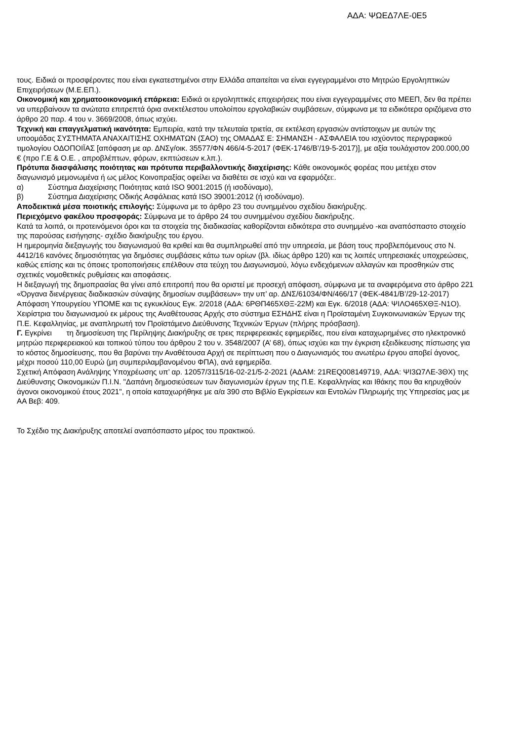ΑΔΑ: ΨΩΕΔ7ΛΕ-0Ε5
τους. Ειδικά οι προσφέροντες που είναι εγκατεστημένοι στην Ελλάδα απαιτείται να είναι εγγεγραμμένοι στο Μητρώο Εργοληπτικών Επιχειρήσεων (Μ.Ε.ΕΠ.).
Οικονομική και χρηματοοικονομική επάρκεια: Ειδικά οι εργοληπτικές επιχειρήσεις που είναι εγγεγραμμένες στο ΜΕΕΠ, δεν θα πρέπει να υπερβαίνουν τα ανώτατα επιτρεπτά όρια ανεκτέλεστου υπολοίπου εργολαβικών συμβάσεων, σύμφωνα με τα ειδικότερα οριζόμενα στο άρθρο 20 παρ. 4 του ν. 3669/2008, όπως ισχύει.
Τεχνική και επαγγελματική ικανότητα: Εμπειρία, κατά την τελευταία τριετία, σε εκτέλεση εργασιών αντίστοιχων με αυτών της υποομάδας ΣΥΣΤΗΜΑΤΑ ΑΝΑΧΑΙΤΙΣΗΣ ΟΧΗΜΑΤΩΝ (ΣΑΟ) της ΟΜΑΔΑΣ Ε: ΣΗΜΑΝΣΗ - ΑΣΦΑΛΕΙΑ του ισχύοντος περιγραφικού τιμολογίου ΟΔΟΠΟΙΪΑΣ [απόφαση με αρ. ΔΝΣγ/οικ. 35577/ΦΝ 466/4-5-2017 (ΦΕΚ-1746/Β’/19-5-2017)], με αξία τουλάχιστον 200.000,00 € (προ Γ.Ε & Ο.Ε. , απροβλέπτων, φόρων, εκπτώσεων κ.λπ.).
Πρότυπα διασφάλισης ποιότητας και πρότυπα περιβαλλοντικής διαχείρισης: Κάθε οικονομικός φορέας που μετέχει στον διαγωνισμό μεμονωμένα ή ως μέλος Κοινοπραξίας οφείλει να διαθέτει σε ισχύ και να εφαρμόζει:.
α) Σύστημα Διαχείρισης Ποιότητας κατά ISO 9001:2015 (ή ισοδύναμο),
β) Σύστημα Διαχείρισης Οδικής Ασφάλειας κατά ISO 39001:2012 (ή ισοδύναμο).
Αποδεικτικά μέσα ποιοτικής επιλογής: Σύμφωνα με το άρθρο 23 του συνημμένου σχεδίου διακήρυξης.
Περιεχόμενο φακέλου προσφοράς: Σύμφωνα με το άρθρο 24 του συνημμένου σχεδίου διακήρυξης.
Κατά τα λοιπά, οι προτεινόμενοι όροι και τα στοιχεία της διαδικασίας καθορίζονται ειδικότερα στο συνημμένο -και αναπόσπαστο στοιχείο της παρούσας εισήγησης- σχέδιο διακήρυξης του έργου.
Η ημερομηνία διεξαγωγής του διαγωνισμού θα κριθεί και θα συμπληρωθεί από την υπηρεσία, με βάση τους προβλεπόμενους στο Ν. 4412/16 κανόνες δημοσιότητας για δημόσιες συμβάσεις κάτω των ορίων (βλ. ιδίως άρθρο 120) και τις λοιπές υπηρεσιακές υποχρεώσεις, καθώς επίσης και τις όποιες τροποποιήσεις επέλθουν στα τεύχη του Διαγωνισμού, λόγω ενδεχόμενων αλλαγών και προσθηκών στις σχετικές νομοθετικές ρυθμίσεις και αποφάσεις.
Η διεξαγωγή της δημοπρασίας θα γίνει από επιτροπή που θα οριστεί με προσεχή απόφαση, σύμφωνα με τα αναφερόμενα στο άρθρο 221 «Όργανα διενέργειας διαδικασιών σύναψης δημοσίων συμβάσεων» την υπ’ αρ. ΔΝΣ/61034/ΦΝ/466/17 (ΦΕΚ-4841/Β’/29-12-2017) Απόφαση Υπουργείου ΥΠΟΜΕ και τις εγκυκλίους Εγκ. 2/2018 (ΑΔΑ: 6ΡΘΠ465ΧΘΞ-22Μ) και Εγκ. 6/2018 (ΑΔΑ: ΨΙΛΟ465ΧΘΞ-Ν1Ο).
Χειρίστρια του διαγωνισμού εκ μέρους της Αναθέτουσας Αρχής στο σύστημα ΕΣΗΔΗΣ είναι η Προϊσταμένη Συγκοινωνιακών Έργων της Π.Ε. Κεφαλληνίας, με αναπληρωτή τον Προϊστάμενο Διεύθυνσης Τεχνικών Έργων (πλήρης πρόσβαση).
Γ. Εγκρίνει τη δημοσίευση της Περίληψης Διακήρυξης σε τρεις περιφερειακές εφημερίδες, που είναι καταχωρημένες στο ηλεκτρονικό μητρώο περιφερειακού και τοπικού τύπου του άρθρου 2 του ν. 3548/2007 (Α’ 68), όπως ισχύει και την έγκριση εξειδίκευσης πίστωσης για το κόστος δημοσίευσης, που θα βαρύνει την Αναθέτουσα Αρχή σε περίπτωση που ο Διαγωνισμός του ανωτέρω έργου αποβεί άγονος, μέχρι ποσού 110,00 Ευρώ (μη συμπεριλαμβανομένου ΦΠΑ), ανά εφημερίδα.
Σχετική Απόφαση Ανάληψης Υποχρέωσης υπ’ αρ. 12057/3115/16-02-21/5-2-2021 (ΑΔΑΜ: 21REQ008149719, ΑΔΑ: ΨΙ3Ω7ΛΕ-3ΘΧ) της Διεύθυνσης Οικονομικών Π.Ι.Ν. "Δαπάνη δημοσιεύσεων των διαγωνισμών έργων της Π.Ε. Κεφαλληνίας και Ιθάκης που θα κηρυχθούν άγονοι οικονομικού έτους 2021", η οποία καταχωρήθηκε με α/α 390 στο Βιβλίο Εγκρίσεων και Εντολών Πληρωμής της Υπηρεσίας μας με ΑΑ Βεβ: 409.
Το Σχέδιο της Διακήρυξης αποτελεί αναπόσπαστο μέρος του πρακτικού.